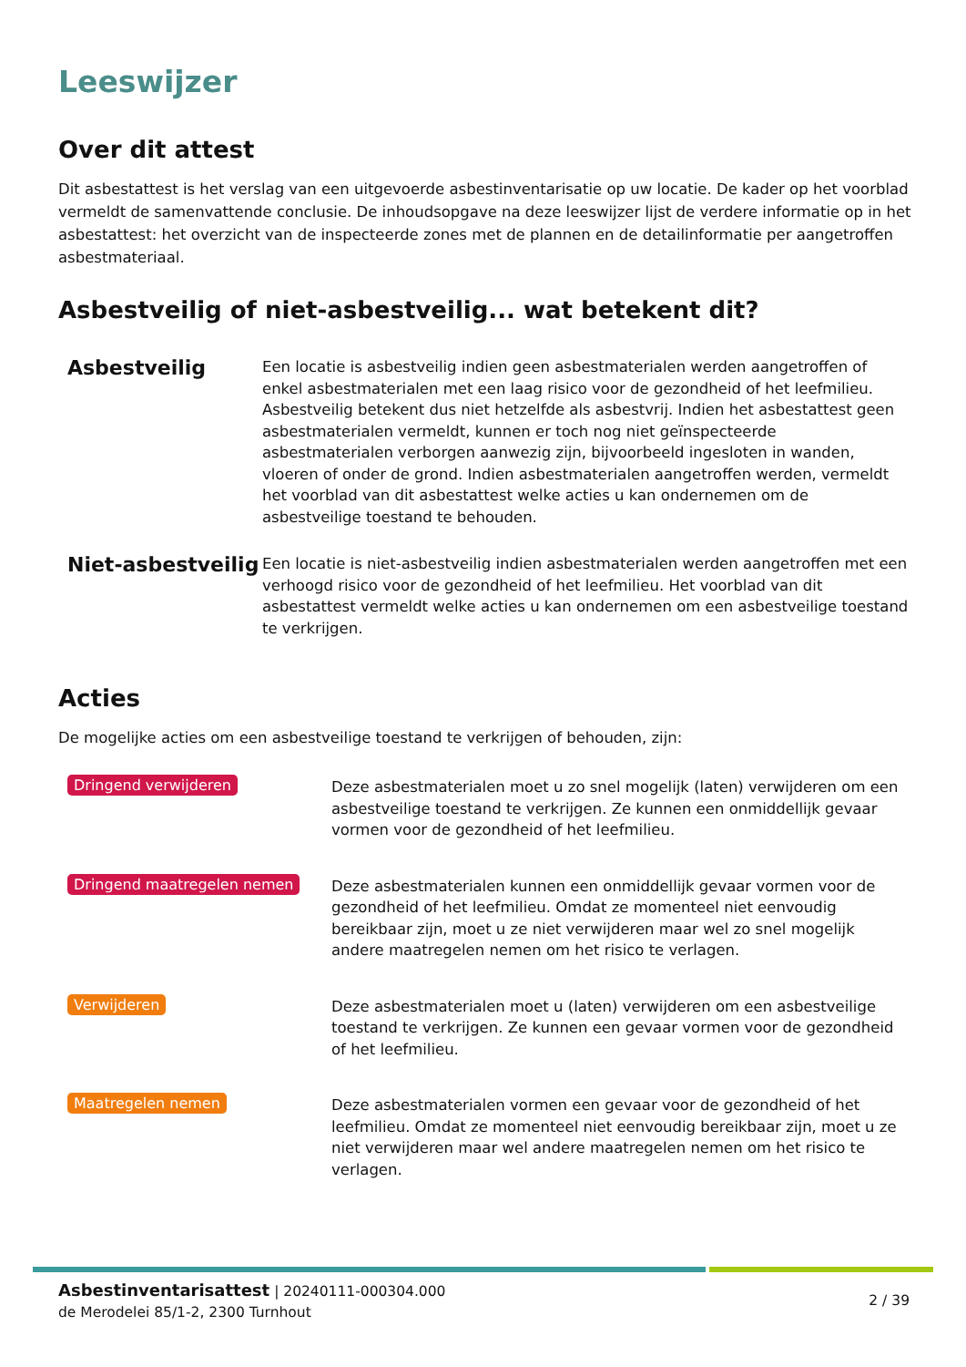Leeswijzer
Over dit attest
Dit asbestattest is het verslag van een uitgevoerde asbestinventarisatie op uw locatie. De kader op het voorblad vermeldt de samenvattende conclusie. De inhoudsopgave na deze leeswijzer lijst de verdere informatie op in het asbestattest: het overzicht van de inspecteerde zones met de plannen en de detailinformatie per aangetroffen asbestmateriaal.
Asbestveilig of niet-asbestveilig... wat betekent dit?
Asbestveilig
Een locatie is asbestveilig indien geen asbestmaterialen werden aangetroffen of enkel asbestmaterialen met een laag risico voor de gezondheid of het leefmilieu. Asbestveilig betekent dus niet hetzelfde als asbestvrij. Indien het asbestattest geen asbestmaterialen vermeldt, kunnen er toch nog niet geïnspecteerde asbestmaterialen verborgen aanwezig zijn, bijvoorbeeld ingesloten in wanden, vloeren of onder de grond. Indien asbestmaterialen aangetroffen werden, vermeldt het voorblad van dit asbestattest welke acties u kan ondernemen om de asbestveilige toestand te behouden.
Niet-asbestveilig
Een locatie is niet-asbestveilig indien asbestmaterialen werden aangetroffen met een verhoogd risico voor de gezondheid of het leefmilieu. Het voorblad van dit asbestattest vermeldt welke acties u kan ondernemen om een asbestveilige toestand te verkrijgen.
Acties
De mogelijke acties om een asbestveilige toestand te verkrijgen of behouden, zijn:
Dringend verwijderen
Deze asbestmaterialen moet u zo snel mogelijk (laten) verwijderen om een asbestveilige toestand te verkrijgen. Ze kunnen een onmiddellijk gevaar vormen voor de gezondheid of het leefmilieu.
Dringend maatregelen nemen
Deze asbestmaterialen kunnen een onmiddellijk gevaar vormen voor de gezondheid of het leefmilieu. Omdat ze momenteel niet eenvoudig bereikbaar zijn, moet u ze niet verwijderen maar wel zo snel mogelijk andere maatregelen nemen om het risico te verlagen.
Verwijderen
Deze asbestmaterialen moet u (laten) verwijderen om een asbestveilige toestand te verkrijgen. Ze kunnen een gevaar vormen voor de gezondheid of het leefmilieu.
Maatregelen nemen
Deze asbestmaterialen vormen een gevaar voor de gezondheid of het leefmilieu. Omdat ze momenteel niet eenvoudig bereikbaar zijn, moet u ze niet verwijderen maar wel andere maatregelen nemen om het risico te verlagen.
Asbestinventarisattest | 20240111-000304.000
de Merodelei 85/1-2, 2300 Turnhout
2 / 39